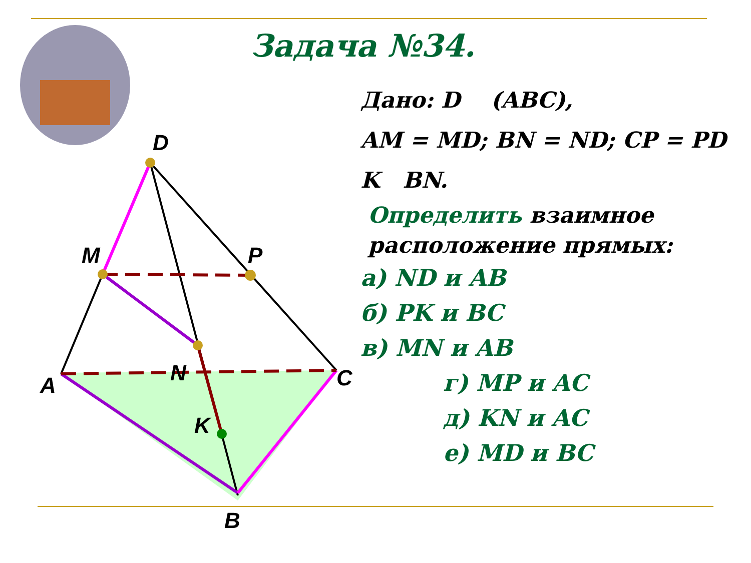Задача №34.
D
M
P
A
N
C
K
B
Дано: D (ABC),
AM = MD; BN = ND; CP = PD
K BN.
Определить взаимное расположение прямых:
а) ND и AB
б) PK и BC
в) MN и AB
г) MP и AC
д) KN и AC
е) MD и BC